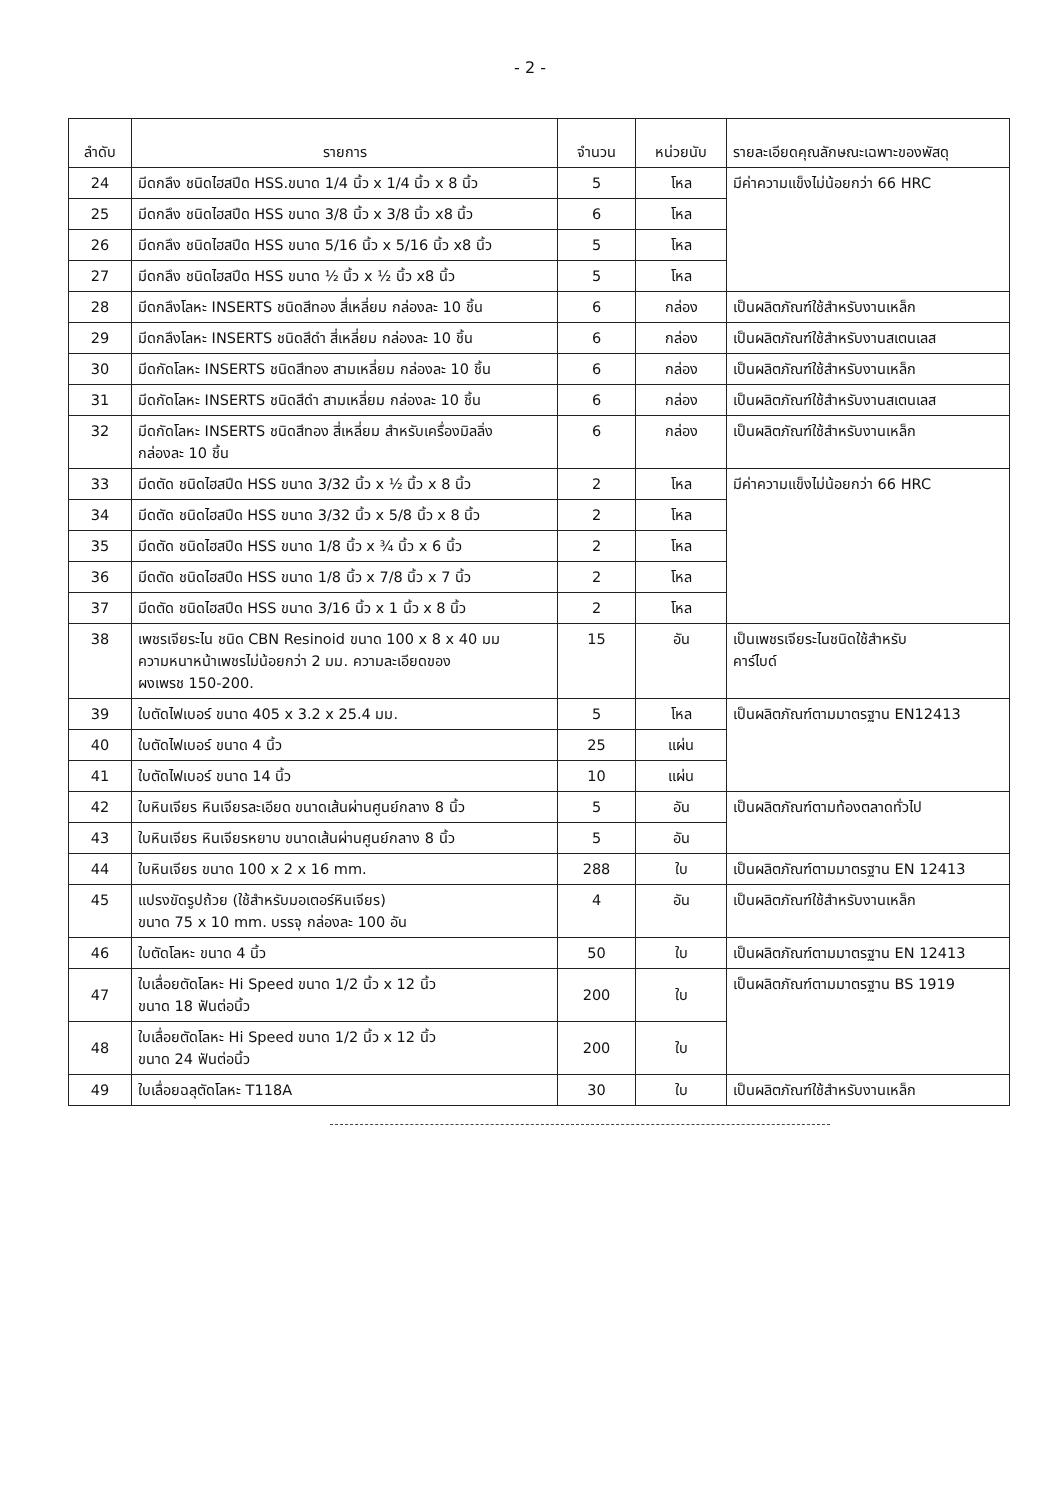- 2 -
| ลำดับ | รายการ | จำนวน | หน่วยนับ | รายละเอียดคุณลักษณะเฉพาะของพัสดุ |
| --- | --- | --- | --- | --- |
| 24 | มีดกลึง ชนิดไฮสปีด HSS.ขนาด 1/4 นิ้ว x 1/4 นิ้ว x 8 นิ้ว | 5 | โหล | มีค่าความแข็งไม่น้อยกว่า 66 HRC |
| 25 | มีดกลึง ชนิดไฮสปีด HSS ขนาด 3/8 นิ้ว x 3/8 นิ้ว x8 นิ้ว | 6 | โหล | |
| 26 | มีดกลึง ชนิดไฮสปีด HSS ขนาด 5/16 นิ้ว x 5/16 นิ้ว x8 นิ้ว | 5 | โหล | |
| 27 | มีดกลึง ชนิดไฮสปีด HSS ขนาด ½ นิ้ว x ½ นิ้ว x8 นิ้ว | 5 | โหล | |
| 28 | มีดกลึงโลหะ INSERTS ชนิดสีทอง สี่เหลี่ยม กล่องละ 10 ชิ้น | 6 | กล่อง | เป็นผลิตภัณฑ์ใช้สำหรับงานเหล็ก |
| 29 | มีดกลึงโลหะ INSERTS ชนิดสีดำ สี่เหลี่ยม กล่องละ 10 ชิ้น | 6 | กล่อง | เป็นผลิตภัณฑ์ใช้สำหรับงานสเตนเลส |
| 30 | มีดกัดโลหะ INSERTS ชนิดสีทอง สามเหลี่ยม กล่องละ 10 ชิ้น | 6 | กล่อง | เป็นผลิตภัณฑ์ใช้สำหรับงานเหล็ก |
| 31 | มีดกัดโลหะ INSERTS ชนิดสีดำ สามเหลี่ยม กล่องละ 10 ชิ้น | 6 | กล่อง | เป็นผลิตภัณฑ์ใช้สำหรับงานสเตนเลส |
| 32 | มีดกัดโลหะ INSERTS ชนิดสีทอง สี่เหลี่ยม สำหรับเครื่องมิลลิ่ง กล่องละ 10 ชิ้น | 6 | กล่อง | เป็นผลิตภัณฑ์ใช้สำหรับงานเหล็ก |
| 33 | มีดตัด ชนิดไฮสปีด HSS ขนาด 3/32 นิ้ว x ½ นิ้ว x 8 นิ้ว | 2 | โหล | มีค่าความแข็งไม่น้อยกว่า 66 HRC |
| 34 | มีดตัด ชนิดไฮสปีด HSS ขนาด 3/32 นิ้ว x 5/8 นิ้ว x 8 นิ้ว | 2 | โหล | |
| 35 | มีดตัด ชนิดไฮสปีด HSS ขนาด 1/8 นิ้ว x ¾ นิ้ว x 6 นิ้ว | 2 | โหล | |
| 36 | มีดตัด ชนิดไฮสปีด HSS ขนาด 1/8 นิ้ว x 7/8 นิ้ว x 7 นิ้ว | 2 | โหล | |
| 37 | มีดตัด ชนิดไฮสปีด HSS ขนาด 3/16 นิ้ว x 1 นิ้ว x 8 นิ้ว | 2 | โหล | |
| 38 | เพชรเจียระไน ชนิด CBN Resinoid ขนาด 100 x 8 x 40 มม ความหนาหน้าเพชรไม่น้อยกว่า 2 มม. ความละเอียดของ ผงเพรช 150-200. | 15 | อัน | เป็นเพชรเจียระไนชนิดใช้สำหรับ คาร์ไบด์ |
| 39 | ใบตัดไฟเบอร์ ขนาด 405 x 3.2 x 25.4 มม. | 5 | โหล | เป็นผลิตภัณฑ์ตามมาตรฐาน EN12413 |
| 40 | ใบตัดไฟเบอร์ ขนาด 4 นิ้ว | 25 | แผ่น | |
| 41 | ใบตัดไฟเบอร์ ขนาด 14 นิ้ว | 10 | แผ่น | |
| 42 | ใบหินเจียร หินเจียรละเอียด ขนาดเส้นผ่านศูนย์กลาง 8 นิ้ว | 5 | อัน | เป็นผลิตภัณฑ์ตามท้องตลาดทั่วไป |
| 43 | ใบหินเจียร หินเจียรหยาบ ขนาดเส้นผ่านศูนย์กลาง 8 นิ้ว | 5 | อัน | |
| 44 | ใบหินเจียร ขนาด 100 x 2 x 16 mm. | 288 | ใบ | เป็นผลิตภัณฑ์ตามมาตรฐาน EN 12413 |
| 45 | แปรงขัดรูปถ้วย (ใช้สำหรับมอเตอร์หินเจียร) ขนาด 75 x 10 mm. บรรจุ กล่องละ 100 อัน | 4 | อัน | เป็นผลิตภัณฑ์ใช้สำหรับงานเหล็ก |
| 46 | ใบตัดโลหะ ขนาด 4 นิ้ว | 50 | ใบ | เป็นผลิตภัณฑ์ตามมาตรฐาน EN 12413 |
| 47 | ใบเลื่อยตัดโลหะ Hi Speed ขนาด 1/2 นิ้ว x 12 นิ้ว ขนาด 18 ฟันต่อนิ้ว | 200 | ใบ | เป็นผลิตภัณฑ์ตามมาตรฐาน BS 1919 |
| 48 | ใบเลื่อยตัดโลหะ Hi Speed ขนาด 1/2 นิ้ว x 12 นิ้ว ขนาด 24 ฟันต่อนิ้ว | 200 | ใบ | |
| 49 | ใบเลื่อยฉลุตัดโลหะ T118A | 30 | ใบ | เป็นผลิตภัณฑ์ใช้สำหรับงานเหล็ก |